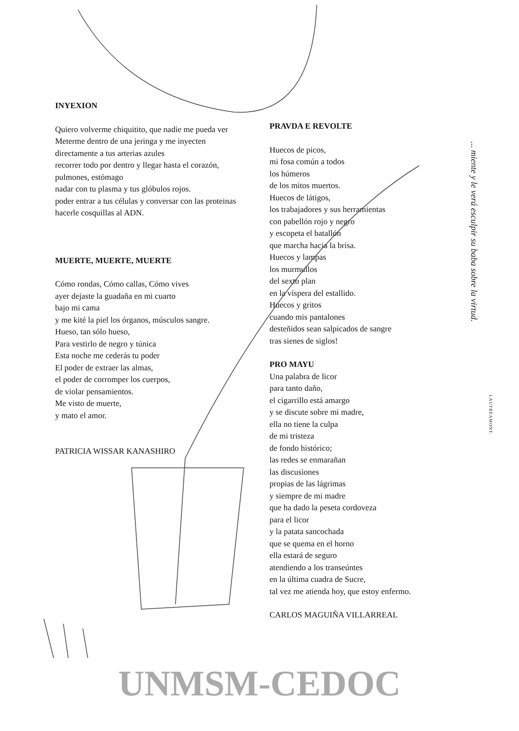INYEXION
Quiero volverme chiquitito, que nadie me pueda ver
Meterme dentro de una jeringa y me inyecten
directamente a tus arterias azules
recorrer todo por dentro y llegar hasta el corazón,
pulmones, estómago
nadar con tu plasma y tus glóbulos rojos.
poder entrar a tus células y conversar con las proteinas
hacerle cosquillas al ADN.
MUERTE, MUERTE, MUERTE
Cómo rondas, Cómo callas, Cómo vives
ayer dejaste la guadaña en mi cuarto
bajo mi cama
y me kité la piel los órganos, músculos sangre.
Hueso, tan sólo hueso,
Para vestirlo de negro y túnica
Esta noche me cederás tu poder
El poder de extraer las almas,
el poder de corromper los cuerpos,
de violar pensamientos.
Me visto de muerte,
y mato el amor.
PATRICIA WISSAR KANASHIRO
PRAVDA E REVOLTE
Huecos de picos,
mi fosa común a todos
los húmeros
de los mitos muertos.
Huecos de látigos,
los trabajadores y sus herramientas
con pabellón rojo y negro
y escopeta el batallón
que marcha hacia la brisa.
Huecos y lampas
los murmullos
del sexto plan
en la víspera del estallido.
Huecos y gritos
cuando mis pantalones
desteñidos sean salpicados de sangre
tras sienes de siglos!
PRO MAYU
Una palabra de licor
para tanto daño,
el cigarrillo está amargo
y se discute sobre mi madre,
ella no tiene la culpa
de mi tristeza
de fondo histórico;
las redes se enmarañan
las discusiones
propias de las lágrimas
y siempre de mi madre
que ha dado la peseta cordoveza
para el licor
y la patata sancochada
que se quema en el horno
ella estará de seguro
atendiendo a los transeúntes
en la última cuadra de Sucre,
tal vez me atienda hoy, que estoy enfermo.
CARLOS MAGUIÑA VILLARREAL
... miente y le verá esculpir su baba sobre la virtud.
LAUTRÉAMONT.
UNMSM-CEDOC